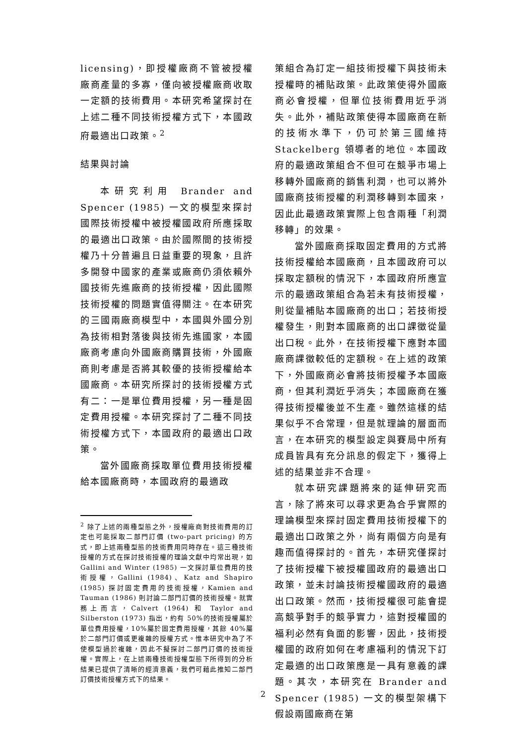licensing)，即授權廠商不管被授權廠商產量的多寡，僅向被授權廠商收取一定額的技術費用。本研究希望探討在上述二種不同技術授權方式下，本國政府最適出口政策。<sup>2</sup>
結果與討論
本研究利用 Brander and Spencer (1985) 一文的模型來探討國際技術授權中被授權國政府所應採取的最適出口政策。由於國際間的技術授權乃十分普遍且日益重要的現象，且許多開發中國家的產業或廠商仍須依賴外國技術先進廠商的技術授權，因此國際技術授權的問題實值得關注。在本研究的三國兩廠商模型中，本國與外國分別為技術相對落後與技術先進國家，本國廠商考慮向外國廠商購買技術，外國廠商則考慮是否將其較優的技術授權給本國廠商。本研究所探討的技術授權方式有二：一是單位費用授權，另一種是固定費用授權。本研究探討了二種不同技術授權方式下，本國政府的最適出口政策。
當外國廠商採取單位費用技術授權給本國廠商時，本國政府的最適政
<sup>2</sup> 除了上述的兩種型態之外，授權廠商對技術費用的訂定也可能採取二部門訂價 (two-part pricing) 的方式，即上述兩種型態的技術費用同時存在。這三種技術授權的方式在探討技術授權的理論文獻中均常出現，如 Gallini and Winter (1985) 一文探討單位費用的技術授權，Gallini (1984)、Katz and Shapiro (1985) 探討固定費用的技術授權，Kamien and Tauman (1986) 則討論二部門訂價的技術授權。就實務上而言，Calvert (1964) 和 Taylor and Silberston (1973) 指出，約有 50%的技術授權屬於單位費用授權，10%屬於固定費用授權，其餘 40%屬於二部門訂價或更複雜的授權方式。惟本研究中為了不使模型過於複雜，因此不擬探討二部門訂價的技術授權。實際上，在上述兩種技術授權型態下所得到的分析結果已提供了清晰的經濟意義，我們可藉此推知二部門訂價技術授權方式下的結果。
策組合為訂定一組技術授權下與技術未授權時的補貼政策。此政策使得外國廠商必會授權，但單位技術費用近乎消失。此外，補貼政策使得本國廠商在新的技術水準下，仍可於第三國維持 Stackelberg 領導者的地位。本國政府的最適政策組合不但可在競爭市場上移轉外國廠商的銷售利潤，也可以將外國廠商技術授權的利潤移轉到本國來，因此此最適政策實際上包含兩種「利潤移轉」的效果。
當外國廠商採取固定費用的方式將技術授權給本國廠商，且本國政府可以採取定額稅的情況下，本國政府所應宣示的最適政策組合為若未有技術授權，則從量補貼本國廠商的出口；若技術授權發生，則對本國廠商的出口課徵從量出口稅。此外，在技術授權下應對本國廠商課徵較低的定額稅。在上述的政策下，外國廠商必會將技術授權予本國廠商，但其利潤近乎消失；本國廠商在獲得技術授權後並不生產。雖然這樣的結果似乎不合常理，但是就理論的層面而言，在本研究的模型設定與賽局中所有成員皆具有充分訊息的假定下，獲得上述的結果並非不合理。
就本研究課題將來的延伸研究而言，除了將來可以尋求更為合乎實際的理論模型來探討固定費用技術授權下的最適出口政策之外，尚有兩個方向是有趣而值得探討的。首先，本研究僅探討了技術授權下被授權國政府的最適出口政策，並未討論技術授權國政府的最適出口政策。然而，技術授權很可能會提高競爭對手的競爭實力，這對授權國的福利必然有負面的影響，因此，技術授權國的政府如何在考慮福利的情況下訂定最適的出口政策應是一具有意義的課題。其次，本研究在 Brander and Spencer (1985) 一文的模型架構下假設兩國廠商在第
2